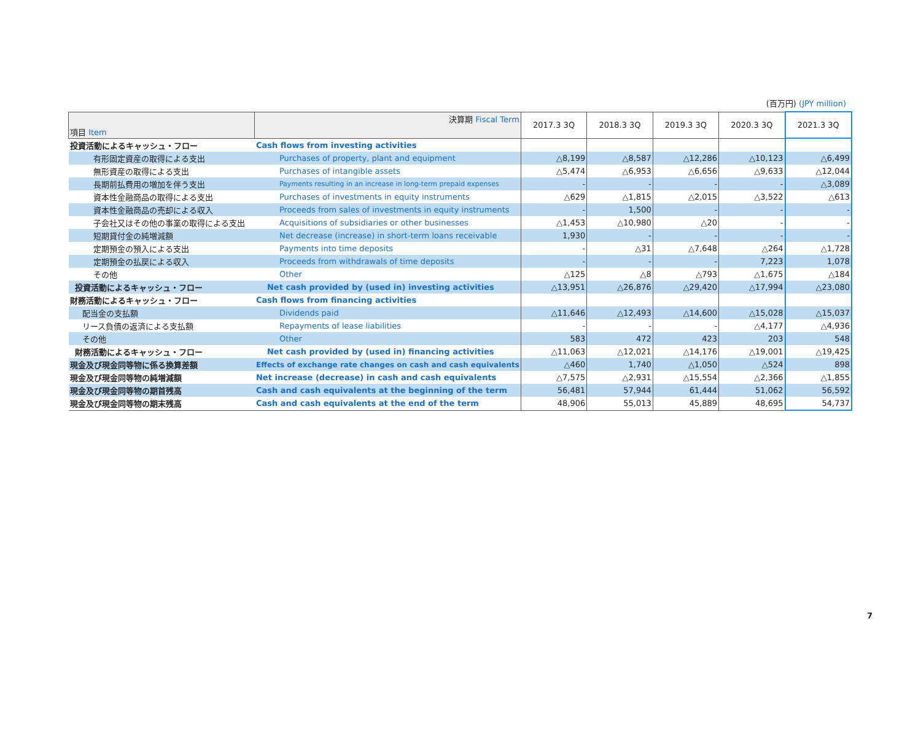(百万円) (JPY million)
| 項目 Item | 決算期 Fiscal Term | 2017.3 3Q | 2018.3 3Q | 2019.3 3Q | 2020.3 3Q | 2021.3 3Q |
| --- | --- | --- | --- | --- | --- | --- |
| 投資活動によるキャッシュ・フロー | Cash flows from investing activities | | | | | |
| 有形固定資産の取得による支出 | Purchases of property, plant and equipment | △8,199 | △8,587 | △12,286 | △10,123 | △6,499 |
| 無形資産の取得による支出 | Purchases of intangible assets | △5,474 | △6,953 | △6,656 | △9,633 | △12,044 |
| 長期前払費用の増加を伴う支出 | Payments resulting in an increase in long-term prepaid expenses | - | - | - | - | △3,089 |
| 資本性金融商品の取得による支出 | Purchases of investments in equity instruments | △629 | △1,815 | △2,015 | △3,522 | △613 |
| 資本性金融商品の売却による収入 | Proceeds from sales of investments in equity instruments | - | 1,500 | - | - | - |
| 子会社又はその他の事業の取得による支出 | Acquisitions of subsidiaries or other businesses | △1,453 | △10,980 | △20 | - | - |
| 短期貸付金の純増減額 | Net decrease (increase) in short-term loans receivable | 1,930 | - | - | - | - |
| 定期預金の預入による支出 | Payments into time deposits | - | △31 | △7,648 | △264 | △1,728 |
| 定期預金の払戻による収入 | Proceeds from withdrawals of time deposits | - | - | - | 7,223 | 1,078 |
| その他 | Other | △125 | △8 | △793 | △1,675 | △184 |
| 投資活動によるキャッシュ・フロー | Net cash provided by (used in) investing activities | △13,951 | △26,876 | △29,420 | △17,994 | △23,080 |
| 財務活動によるキャッシュ・フロー | Cash flows from financing activities | | | | | |
| 配当金の支払額 | Dividends paid | △11,646 | △12,493 | △14,600 | △15,028 | △15,037 |
| リース負債の返済による支払額 | Repayments of lease liabilities | - | - | - | △4,177 | △4,936 |
| その他 | Other | 583 | 472 | 423 | 203 | 548 |
| 財務活動によるキャッシュ・フロー | Net cash provided by (used in) financing activities | △11,063 | △12,021 | △14,176 | △19,001 | △19,425 |
| 現金及び現金同等物に係る換算差額 | Effects of exchange rate changes on cash and cash equivalents | △460 | 1,740 | △1,050 | △524 | 898 |
| 現金及び現金同等物の純増減額 | Net increase (decrease) in cash and cash equivalents | △7,575 | △2,931 | △15,554 | △2,366 | △1,855 |
| 現金及び現金同等物の期首残高 | Cash and cash equivalents at the beginning of the term | 56,481 | 57,944 | 61,444 | 51,062 | 56,592 |
| 現金及び現金同等物の期末残高 | Cash and cash equivalents at the end of the term | 48,906 | 55,013 | 45,889 | 48,695 | 54,737 |
7